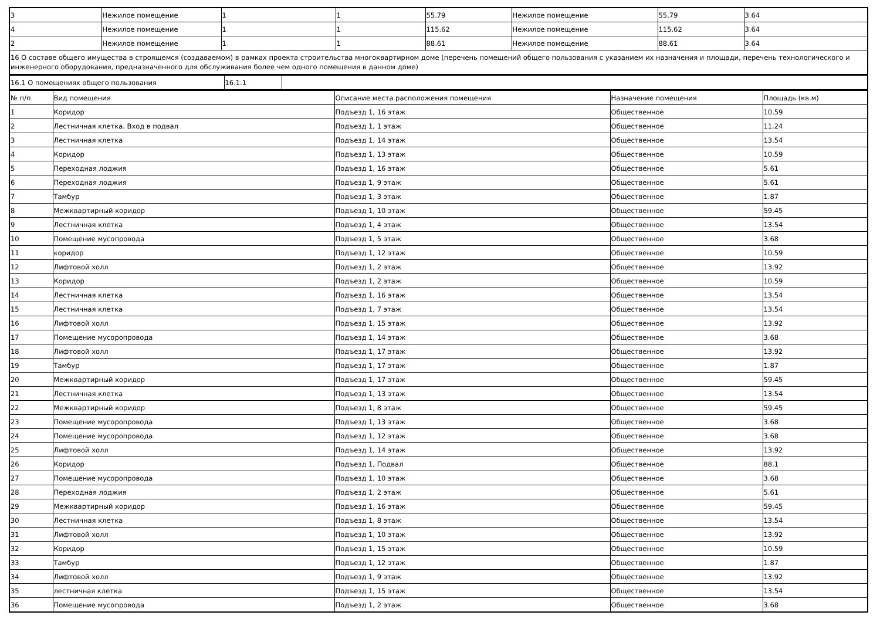| 3 | Нежилое помещение | 1 | 1 | 55.79 | Нежилое помещение | 55.79 | 3.64 |
| 4 | Нежилое помещение | 1 | 1 | 115.62 | Нежилое помещение | 115.62 | 3.64 |
| 2 | Нежилое помещение | 1 | 1 | 88.61 | Нежилое помещение | 88.61 | 3.64 |
| 16 О составе общего имущества в строящемся (создаваемом) в рамках проекта строительства многоквартирном доме (перечень помещений общего пользования с указанием их назначения и площади, перечень технологического и инженерного оборудования, предназначенного для обслуживания более чем одного помещения в данном доме) | | | | | | | |
| 16.1 О помещениях общего пользования | 16.1.1 | |
| № п/п | Вид помещения | Описание места расположения помещения | Назначение помещения | Площадь (кв.м) |
| --- | --- | --- | --- | --- |
| 1 | Коридор | Подъезд 1, 16 этаж | Общественное | 10.59 |
| 2 | Лестничная клетка. Вход в подвал | Подъезд 1, 1 этаж | Общественное | 11.24 |
| 3 | Лестничная клетка | Подъезд 1, 14 этаж | Общественное | 13.54 |
| 4 | Коридор | Подъезд 1, 13 этаж | Общественное | 10.59 |
| 5 | Переходная лоджия | Подъезд 1, 16 этаж | Общественное | 5.61 |
| 6 | Переходная лоджия | Подъезд 1, 9 этаж | Общественное | 5.61 |
| 7 | Тамбур | Подъезд 1, 3 этаж | Общественное | 1.87 |
| 8 | Межквартирный коридор | Подъезд 1, 10 этаж | Общественное | 59.45 |
| 9 | Лестничная клетка | Подъезд 1, 4 этаж | Общественное | 13.54 |
| 10 | Помещение мусопровода | Подъезд 1, 5 этаж | Общественное | 3.68 |
| 11 | коридор | Подъезд 1, 12 этаж | Общественное | 10.59 |
| 12 | Лифтовой холл | Подъезд 1, 2 этаж | Общественное | 13.92 |
| 13 | Коридор | Подъезд 1, 2 этаж | Общественное | 10.59 |
| 14 | Лестничная клетка | Подъезд 1, 16 этаж | Общественное | 13.54 |
| 15 | Лестничная клетка | Подъезд 1, 7 этаж | Общественное | 13.54 |
| 16 | Лифтовой холл | Подъезд 1, 15 этаж | Общественное | 13.92 |
| 17 | Помещение мусоропровода | Подъезд 1, 14 этаж | Общественное | 3.68 |
| 18 | Лифтовой холл | Подъезд 1, 17 этаж | Общественное | 13.92 |
| 19 | Тамбур | Подъезд 1, 17 этаж | Общественное | 1.87 |
| 20 | Межквартирный коридор | Подъезд 1, 17 этаж | Общественное | 59.45 |
| 21 | Лестничная клетка | Подъезд 1, 13 этаж | Общественное | 13.54 |
| 22 | Межквартирный коридор | Подъезд 1, 8 этаж | Общественное | 59.45 |
| 23 | Помещение мусоропровода | Подъезд 1, 13 этаж | Общественное | 3.68 |
| 24 | Помещение мусоропровода | Подъезд 1, 12 этаж | Общественное | 3.68 |
| 25 | Лифтовой холл | Подъезд 1, 14 этаж | Общественное | 13.92 |
| 26 | Коридор | Подъезд 1, Подвал | Общественное | 88.1 |
| 27 | Помещение мусоропровода | Подъезд 1, 10 этаж | Общественное | 3.68 |
| 28 | Переходная лоджия | Подъезд 1, 2 этаж | Общественное | 5.61 |
| 29 | Межквартирный коридор | Подъезд 1, 16 этаж | Общественное | 59.45 |
| 30 | Лестничная клетка | Подъезд 1, 8 этаж | Общественное | 13.54 |
| 31 | Лифтовой холл | Подъезд 1, 10 этаж | Общественное | 13.92 |
| 32 | Коридор | Подъезд 1, 15 этаж | Общественное | 10.59 |
| 33 | Тамбур | Подъезд 1, 12 этаж | Общественное | 1.87 |
| 34 | Лифтовой холл | Подъезд 1, 9 этаж | Общественное | 13.92 |
| 35 | лестничная клетка | Подъезд 1, 15 этаж | Общественное | 13.54 |
| 36 | Помещение мусопровода | Подъезд 1, 2 этаж | Общественное | 3.68 |